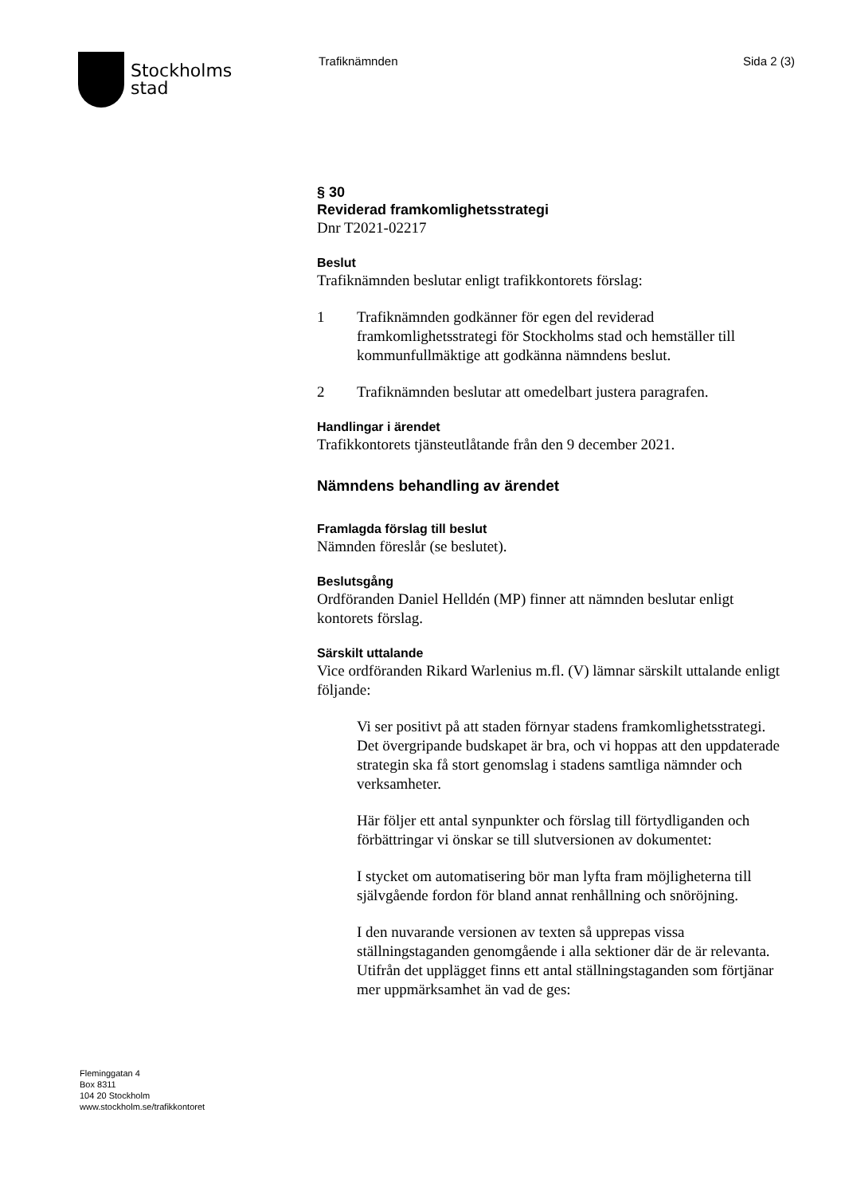Stockholms
stad
Trafiknämnden Sida 2 (3)
§ 30
Reviderad framkomlighetsstrategi
Dnr T2021-02217
Beslut
Trafiknämnden beslutar enligt trafikkontorets förslag:
1 Trafiknämnden godkänner för egen del reviderad framkomlighetsstrategi för Stockholms stad och hemställer till kommunfullmäktige att godkänna nämndens beslut.
2 Trafiknämnden beslutar att omedelbart justera paragrafen.
Handlingar i ärendet
Trafikkontorets tjänsteutlåtande från den 9 december 2021.
Nämndens behandling av ärendet
Framlagda förslag till beslut
Nämnden föreslår (se beslutet).
Beslutsgång
Ordföranden Daniel Helldén (MP) finner att nämnden beslutar enligt kontorets förslag.
Särskilt uttalande
Vice ordföranden Rikard Warlenius m.fl. (V) lämnar särskilt uttalande enligt följande:
Vi ser positivt på att staden förnyar stadens framkomlighetsstrategi. Det övergripande budskapet är bra, och vi hoppas att den uppdaterade strategin ska få stort genomslag i stadens samtliga nämnder och verksamheter.
Här följer ett antal synpunkter och förslag till förtydliganden och förbättringar vi önskar se till slutversionen av dokumentet:
I stycket om automatisering bör man lyfta fram möjligheterna till självgående fordon för bland annat renhållning och snöröjning.
I den nuvarande versionen av texten så upprepas vissa ställningstaganden genomgående i alla sektioner där de är relevanta. Utifrån det upplägget finns ett antal ställningstaganden som förtjänar mer uppmärksamhet än vad de ges:
Fleminggatan 4
Box 8311
104 20 Stockholm
www.stockholm.se/trafikkontoret